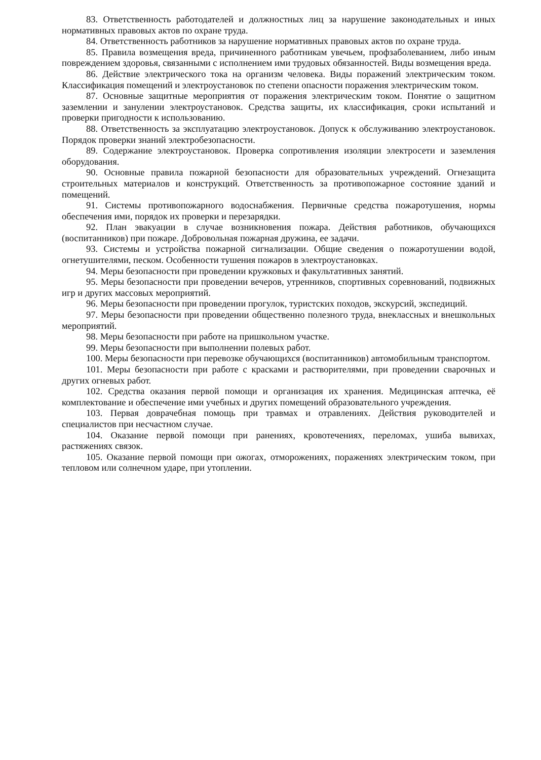83. Ответственность работодателей и должностных лиц за нарушение законодательных и иных нормативных правовых актов по охране труда.
84. Ответственность работников за нарушение нормативных правовых актов по охране труда.
85. Правила возмещения вреда, причиненного работникам увечьем, профзаболеванием, либо иным повреждением здоровья, связанными с исполнением ими трудовых обязанностей. Виды возмещения вреда.
86. Действие электрического тока на организм человека. Виды поражений электрическим током. Классификация помещений и электроустановок по степени опасности поражения электрическим током.
87. Основные защитные мероприятия от поражения электрическим током. Понятие о защитном заземлении и занулении электроустановок. Средства защиты, их классификация, сроки испытаний и проверки пригодности к использованию.
88. Ответственность за эксплуатацию электроустановок. Допуск к обслуживанию электроустановок. Порядок проверки знаний электробезопасности.
89. Содержание электроустановок. Проверка сопротивления изоляции электросети и заземления оборудования.
90. Основные правила пожарной безопасности для образовательных учреждений. Огнезащита строительных материалов и конструкций. Ответственность за противопожарное состояние зданий и помещений.
91. Системы противопожарного водоснабжения. Первичные средства пожаротушения, нормы обеспечения ими, порядок их проверки и перезарядки.
92. План эвакуации в случае возникновения пожара. Действия работников, обучающихся (воспитанников) при пожаре. Добровольная пожарная дружина, ее задачи.
93. Системы и устройства пожарной сигнализации. Общие сведения о пожаротушении водой, огнетушителями, песком. Особенности тушения пожаров в электроустановках.
94. Меры безопасности при проведении кружковых и факультативных занятий.
95. Меры безопасности при проведении вечеров, утренников, спортивных соревнований, подвижных игр и других массовых мероприятий.
96. Меры безопасности при проведении прогулок, туристских походов, экскурсий, экспедиций.
97. Меры безопасности при проведении общественно полезного труда, внеклассных и внешкольных мероприятий.
98. Меры безопасности при работе на пришкольном участке.
99. Меры безопасности при выполнении полевых работ.
100. Меры безопасности при перевозке обучающихся (воспитанников) автомобильным транспортом.
101. Меры безопасности при работе с красками и растворителями, при проведении сварочных и других огневых работ.
102. Средства оказания первой помощи и организация их хранения. Медицинская аптечка, её комплектование и обеспечение ими учебных и других помещений образовательного учреждения.
103. Первая доврачебная помощь при травмах и отравлениях. Действия руководителей и специалистов при несчастном случае.
104. Оказание первой помощи при ранениях, кровотечениях, переломах, ушиба вывихах, растяжениях связок.
105. Оказание первой помощи при ожогах, отморожениях, поражениях электрическим током, при тепловом или солнечном ударе, при утоплении.